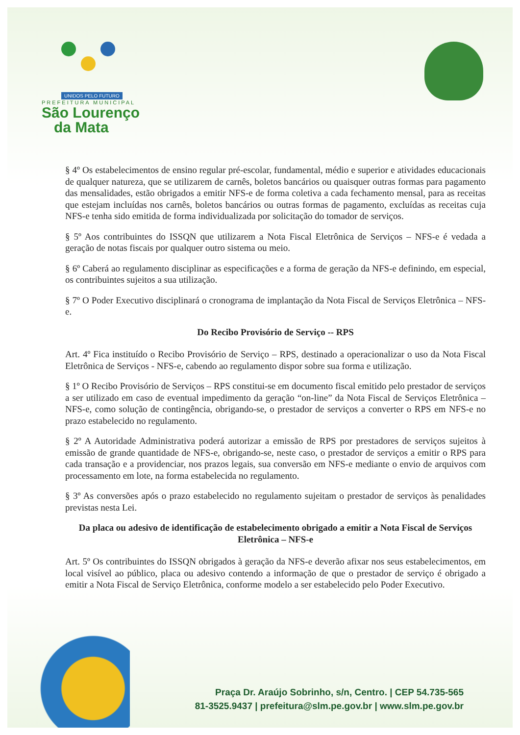UNIDOS PELO FUTURO
PREFEITURA MUNICIPAL
São Lourenço
da Mata
§ 4º Os estabelecimentos de ensino regular pré-escolar, fundamental, médio e superior e atividades educacionais de qualquer natureza, que se utilizarem de carnês, boletos bancários ou quaisquer outras formas para pagamento das mensalidades, estão obrigados a emitir NFS-e de forma coletiva a cada fechamento mensal, para as receitas que estejam incluídas nos carnês, boletos bancários ou outras formas de pagamento, excluídas as receitas cuja NFS-e tenha sido emitida de forma individualizada por solicitação do tomador de serviços.
§ 5º Aos contribuintes do ISSQN que utilizarem a Nota Fiscal Eletrônica de Serviços – NFS-e é vedada a geração de notas fiscais por qualquer outro sistema ou meio.
§ 6º Caberá ao regulamento disciplinar as especificações e a forma de geração da NFS-e definindo, em especial, os contribuintes sujeitos a sua utilização.
§ 7º O Poder Executivo disciplinará o cronograma de implantação da Nota Fiscal de Serviços Eletrônica – NFS-e.
Do Recibo Provisório de Serviço -- RPS
Art. 4º Fica instituído o Recibo Provisório de Serviço – RPS, destinado a operacionalizar o uso da Nota Fiscal Eletrônica de Serviços - NFS-e, cabendo ao regulamento dispor sobre sua forma e utilização.
§ 1º O Recibo Provisório de Serviços – RPS constitui-se em documento fiscal emitido pelo prestador de serviços a ser utilizado em caso de eventual impedimento da geração “on-line” da Nota Fiscal de Serviços Eletrônica – NFS-e, como solução de contingência, obrigando-se, o prestador de serviços a converter o RPS em NFS-e no prazo estabelecido no regulamento.
§ 2º A Autoridade Administrativa poderá autorizar a emissão de RPS por prestadores de serviços sujeitos à emissão de grande quantidade de NFS-e, obrigando-se, neste caso, o prestador de serviços a emitir o RPS para cada transação e a providenciar, nos prazos legais, sua conversão em NFS-e mediante o envio de arquivos com processamento em lote, na forma estabelecida no regulamento.
§ 3º As conversões após o prazo estabelecido no regulamento sujeitam o prestador de serviços às penalidades previstas nesta Lei.
Da placa ou adesivo de identificação de estabelecimento obrigado a emitir a Nota Fiscal de Serviços Eletrônica – NFS-e
Art. 5º Os contribuintes do ISSQN obrigados à geração da NFS-e deverão afixar nos seus estabelecimentos, em local visível ao público, placa ou adesivo contendo a informação de que o prestador de serviço é obrigado a emitir a Nota Fiscal de Serviço Eletrônica, conforme modelo a ser estabelecido pelo Poder Executivo.
Praça Dr. Araújo Sobrinho, s/n, Centro. | CEP 54.735-565
81-3525.9437 | prefeitura@slm.pe.gov.br | www.slm.pe.gov.br